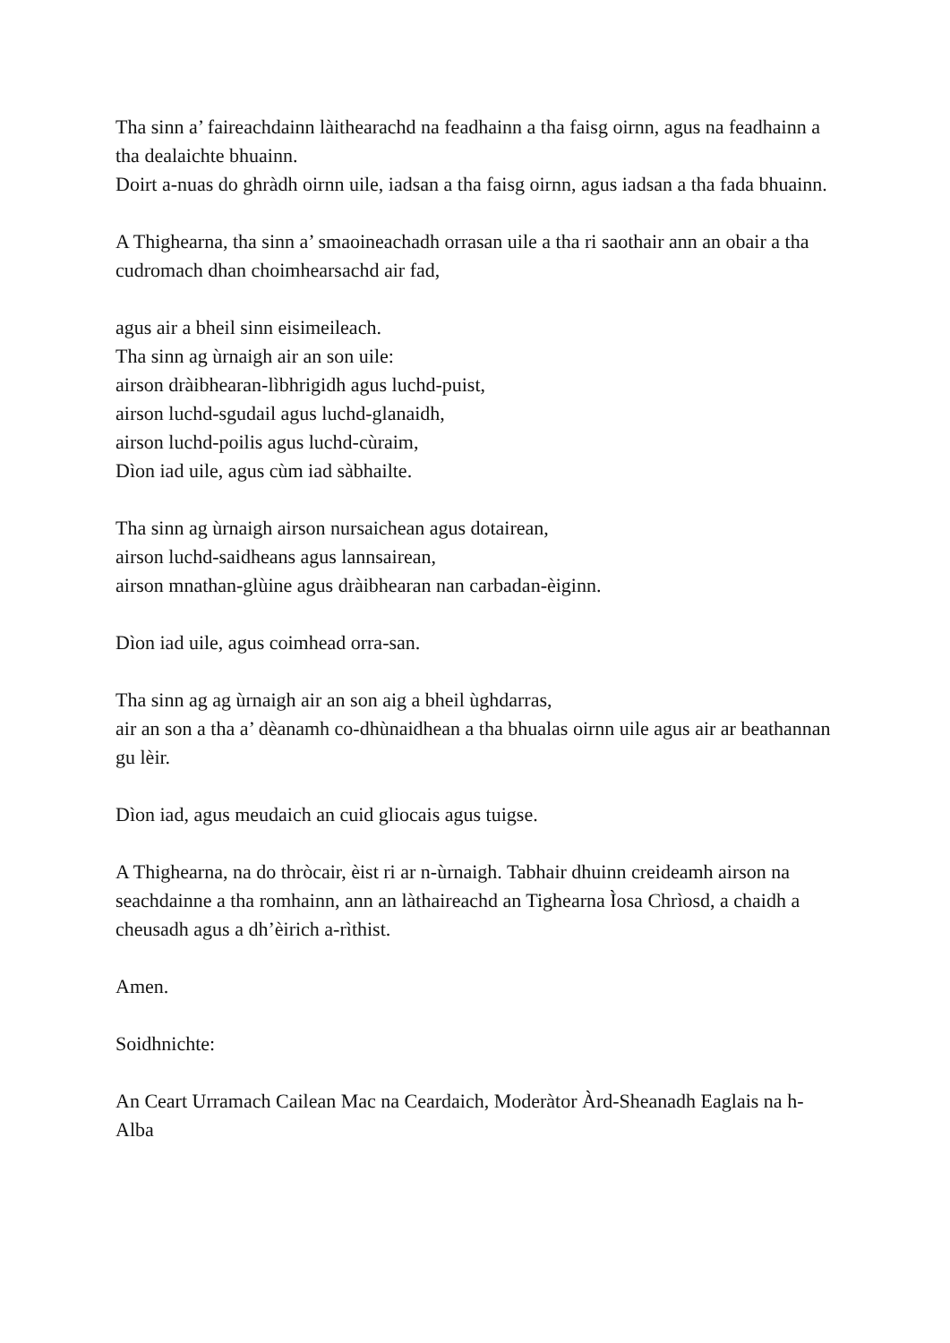Tha sinn a’ faireachdainn làithearachd na feadhainn a tha faisg oirnn, agus na feadhainn a tha dealaichte bhuainn.
Doirt a-nuas do ghràdh oirnn uile, iadsan a tha faisg oirnn, agus iadsan a tha fada bhuainn.
A Thighearna, tha sinn a’ smaoineachadh orrasan uile a tha ri saothair ann an obair a tha cudromach dhan choimhearsachd air fad,
agus air a bheil sinn eisimeileach.
Tha sinn ag ùrnaigh air an son uile:
airson dràibhearan-lìbhrigidh agus luchd-puist,
airson luchd-sgudail agus luchd-glanaidh,
airson luchd-poilis agus luchd-cùraim,
Dìon iad uile, agus cùm iad sàbhailte.
Tha sinn ag ùrnaigh airson nursaichean agus dotairean,
airson luchd-saidheans agus lannsairean,
airson mnathan-glùine agus dràibhearan nan carbadan-èiginn.
Dìon iad uile, agus coimhead orra-san.
Tha sinn ag ag ùrnaigh air an son aig a bheil ùghdarras,
air an son a tha a’ dèanamh co-dhùnaidhean a tha bhualas oirnn uile agus air ar beathannan gu lèir.
Dìon iad, agus meudaich an cuid gliocais agus tuigse.
A Thighearna, na do thròcair, èist ri ar n-ùrnaigh. Tabhair dhuinn creideamh airson na seachdainne a tha romhainn, ann an làthaireachd an Tighearna Ìosa Chrìosd, a chaidh a cheusadh agus a dh’èirich a-rìthist.
Amen.
Soidhnichte:
An Ceart Urramach Cailean Mac na Ceardaich, Moderàtor Àrd-Sheanadh Eaglais na h-Alba